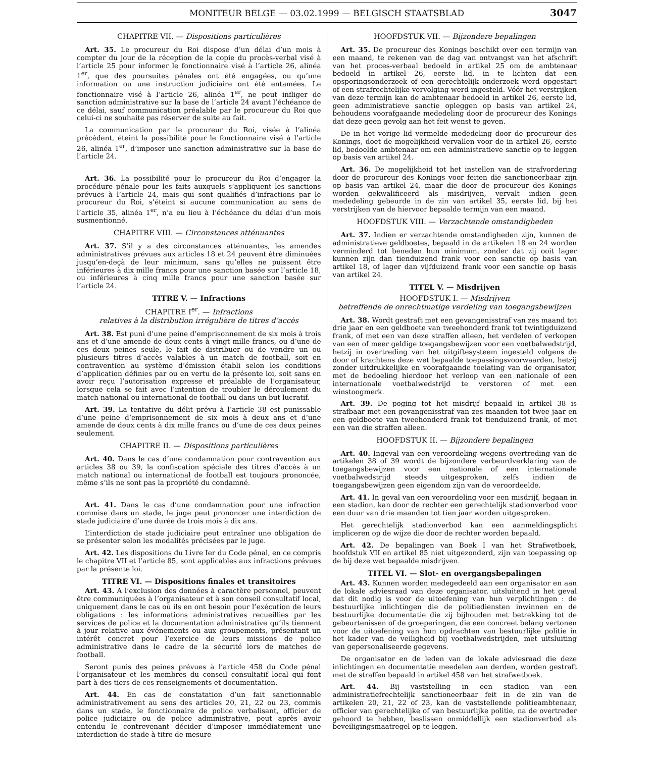MONITEUR BELGE — 03.02.1999 — BELGISCH STAATSBLAD
3047
CHAPITRE VII. — Dispositions particulières
Art. 35. Le procureur du Roi dispose d’un délai d’un mois à compter du jour de la réception de la copie du procès-verbal visé à l’article 25 pour informer le fonctionnaire visé à l’article 26, alinéa 1<sup>er</sup>, que des poursuites pénales ont été engagées, ou qu’une information ou une instruction judiciaire ont été entamées. Le fonctionnaire visé à l’article 26, alinéa 1<sup>er</sup>, ne peut infliger de sanction administrative sur la base de l’article 24 avant l’échéance de ce délai, sauf communication préalable par le procureur du Roi que celui-ci ne souhaite pas réserver de suite au fait.
La communication par le procureur du Roi, visée à l’alinéa précédent, éteint la possibilité pour le fonctionnaire visé à l’article 26, alinéa 1<sup>er</sup>, d’imposer une sanction administrative sur la base de l’article 24.
Art. 36. La possibilité pour le procureur du Roi d’engager la procédure pénale pour les faits auxquels s’appliquent les sanctions prévues à l’article 24, mais qui sont qualifiés d’infractions par le procureur du Roi, s’éteint si aucune communication au sens de l’article 35, alinéa 1<sup>er</sup>, n’a eu lieu à l’échéance du délai d’un mois susmentionné.
CHAPITRE VIII. — Circonstances atténuantes
Art. 37. S’il y a des circonstances atténuantes, les amendes administratives prévues aux articles 18 et 24 peuvent être diminuées jusqu’en-deçà de leur minimum, sans qu’elles ne puissent être inférieures à dix mille francs pour une sanction basée sur l’article 18, ou inférieures à cinq mille francs pour une sanction basée sur l’article 24.
TITRE V. — Infractions
CHAPITRE I<sup>er</sup>. — Infractions
relatives à la distribution irrégulière de titres d’accès
Art. 38. Est puni d’une peine d’emprisonnement de six mois à trois ans et d’une amende de deux cents à vingt mille francs, ou d’une de ces deux peines seule, le fait de distribuer ou de vendre un ou plusieurs titres d’accès valables à un match de football, soit en contravention au système d’émission établi selon les conditions d’application définies par ou en vertu de la présente loi, soit sans en avoir reçu l’autorisation expresse et préalable de l’organisateur, lorsque cela se fait avec l’intention de troubler le déroulement du match national ou international de football ou dans un but lucratif.
Art. 39. La tentative du délit prévu à l’article 38 est punissable d’une peine d’emprisonnement de six mois à deux ans et d’une amende de deux cents à dix mille francs ou d’une de ces deux peines seulement.
CHAPITRE II. — Dispositions particulières
Art. 40. Dans le cas d’une condamnation pour contravention aux articles 38 ou 39, la confiscation spéciale des titres d’accès à un match national ou international de football est toujours prononcée, même s’ils ne sont pas la propriété du condamné.
Art. 41. Dans le cas d’une condamnation pour une infraction commise dans un stade, le juge peut prononcer une interdiction de stade judiciaire d’une durée de trois mois à dix ans.
L’interdiction de stade judiciaire peut entraîner une obligation de se présenter selon les modalités précisées par le juge.
Art. 42. Les dispositions du Livre Ier du Code pénal, en ce compris le chapitre VII et l’article 85, sont applicables aux infractions prévues par la présente loi.
TITRE VI. — Dispositions finales et transitoires
Art. 43. A l’exclusion des données à caractère personnel, peuvent être communiquées à l’organisateur et à son conseil consultatif local, uniquement dans le cas où ils en ont besoin pour l’exécution de leurs obligations : les informations administratives recueillies par les services de police et la documentation administrative qu’ils tiennent à jour relative aux événements ou aux groupements, présentant un intérêt concret pour l’exercice de leurs missions de police administrative dans le cadre de la sécurité lors de matches de football.
Seront punis des peines prévues à l’article 458 du Code pénal l’organisateur et les membres du conseil consultatif local qui font part à des tiers de ces renseignements et documentation.
Art. 44. En cas de constatation d’un fait sanctionnable administrativement au sens des articles 20, 21, 22 ou 23, commis dans un stade, le fonctionnaire de police verbalisant, officier de police judiciaire ou de police administrative, peut après avoir entendu le contrevenant décider d’imposer immédiatement une interdiction de stade à titre de mesure
HOOFDSTUK VII. — Bijzondere bepalingen
Art. 35. De procureur des Konings beschikt over een termijn van een maand, te rekenen van de dag van ontvangst van het afschrift van het proces-verbaal bedoeld in artikel 25 om de ambtenaar bedoeld in artikel 26, eerste lid, in te lichten dat een opsporingsonderzoek of een gerechtelijk onderzoek werd opgestart of een strafrechtelijke vervolging werd ingesteld. Vóór het verstrijken van deze termijn kan de ambtenaar bedoeld in artikel 26, eerste lid, geen administratieve sanctie opleggen op basis van artikel 24, behoudens voorafgaande mededeling door de procureur des Konings dat deze geen gevolg aan het feit wenst te geven.
De in het vorige lid vermelde mededeling door de procureur des Konings, doet de mogelijkheid vervallen voor de in artikel 26, eerste lid, bedoelde ambtenaar om een administratieve sanctie op te leggen op basis van artikel 24.
Art. 36. De mogelijkheid tot het instellen van de strafvordering door de procureur des Konings voor feiten die sanctioneerbaar zijn op basis van artikel 24, maar die door de procureur des Konings worden gekwalificeerd als misdrijven, vervalt indien geen mededeling gebeurde in de zin van artikel 35, eerste lid, bij het verstrijken van de hiervoor bepaalde termijn van een maand.
HOOFDSTUK VIII. — Verzachtende omstandigheden
Art. 37. Indien er verzachtende omstandigheden zijn, kunnen de administratieve geldboetes, bepaald in de artikelen 18 en 24 worden verminderd tot beneden hun minimum, zonder dat zij ooit lager kunnen zijn dan tienduizend frank voor een sanctie op basis van artikel 18, of lager dan vijfduizend frank voor een sanctie op basis van artikel 24.
TITEL V. — Misdrijven
HOOFDSTUK I. — Misdrijven
betreffende de onrechtmatige verdeling van toegangsbewijzen
Art. 38. Wordt gestraft met een gevangenisstraf van zes maand tot drie jaar en een geldboete van tweehonderd frank tot twintigduizend frank, of met een van deze straffen alleen, het verdelen of verkopen van een of meer geldige toegangsbewijzen voor een voetbalwedstrijd, hetzij in overtreding van het uitgiftesysteem ingesteld volgens de door of krachtens deze wet bepaalde toepassingsvoorwaarden, hetzij zonder uitdrukkelijke en voorafgaande toelating van de organisator, met de bedoeling hierdoor het verloop van een nationale of een internationale voetbalwedstrijd te verstoren of met een winstoogmerk.
Art. 39. De poging tot het misdrijf bepaald in artikel 38 is strafbaar met een gevangenisstraf van zes maanden tot twee jaar en een geldboete van tweehonderd frank tot tienduizend frank, of met een van die straffen alleen.
HOOFDSTUK II. — Bijzondere bepalingen
Art. 40. Ingeval van een veroordeling wegens overtreding van de artikelen 38 of 39 wordt de bijzondere verbeurdverklaring van de toegangsbewijzen voor een nationale of een internationale voetbalwedstrijd steeds uitgesproken, zelfs indien de toegangsbewijzen geen eigendom zijn van de veroordeelde.
Art. 41. In geval van een veroordeling voor een misdrijf, begaan in een stadion, kan door de rechter een gerechtelijk stadionverbod voor een duur van drie maanden tot tien jaar worden uitgesproken.
Het gerechtelijk stadionverbod kan een aanmeldingsplicht impliceren op de wijze die door de rechter worden bepaald.
Art. 42. De bepalingen van Boek I van het Strafwetboek, hoofdstuk VII en artikel 85 niet uitgezonderd, zijn van toepassing op de bij deze wet bepaalde misdrijven.
TITEL VI. — Slot- en overgangsbepalingen
Art. 43. Kunnen worden medegedeeld aan een organisator en aan de lokale adviesraad van deze organisator, uitsluitend in het geval dat dit nodig is voor de uitoefening van hun verplichtingen : de bestuurlijke inlichtingen die de politiediensten inwinnen en de bestuurlijke documentatie die zij bijhouden met betrekking tot de gebeurtenissen of de groeperingen, die een concreet belang vertonen voor de uitoefening van hun opdrachten van bestuurlijke politie in het kader van de veiligheid bij voetbalwedstrijden, met uitsluiting van gepersonaliseerde gegevens.
De organisator en de leden van de lokale adviesraad die deze inlichtingen en documentatie meedelen aan derden, worden gestraft met de straffen bepaald in artikel 458 van het strafwetboek.
Art. 44. Bij vaststelling in een stadion van een administratiefrechtelijk sanctioneerbaar feit in de zin van de artikelen 20, 21, 22 of 23, kan de vaststellende politieambtenaar, officier van gerechtelijke of van bestuurlijke politie, na de overtreder gehoord te hebben, beslissen onmiddellijk een stadionverbod als beveiligingsmaatregel op te leggen.